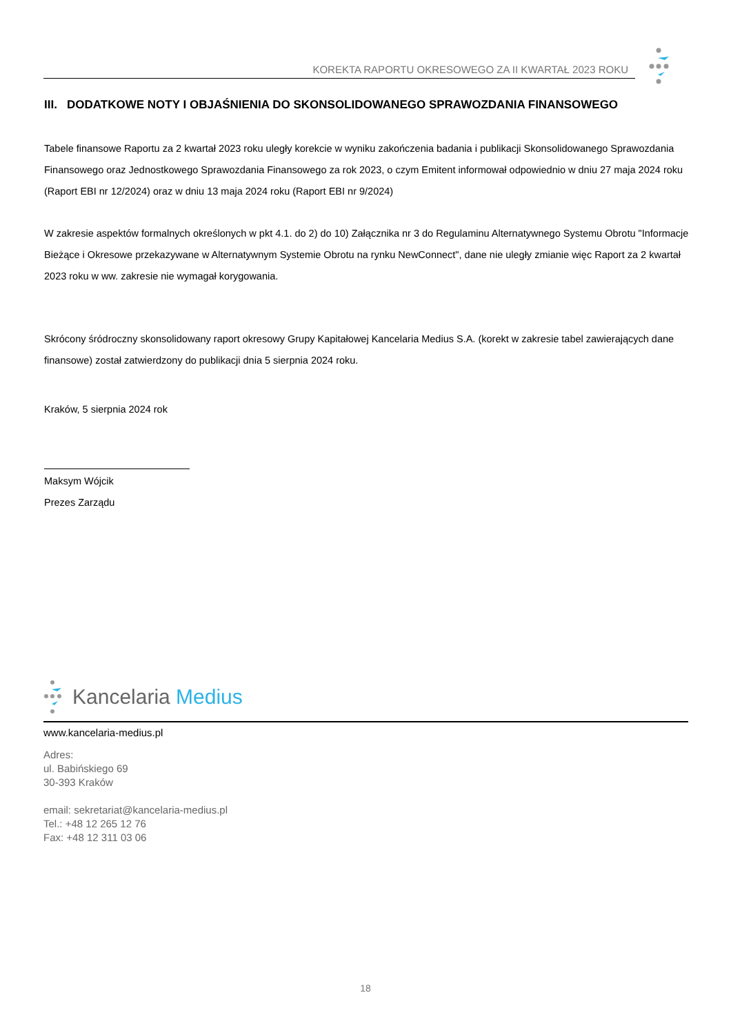KOREKTA RAPORTU OKRESOWEGO ZA II KWARTAŁ 2023 ROKU
III. DODATKOWE NOTY I OBJAŚNIENIA DO SKONSOLIDOWANEGO SPRAWOZDANIA FINANSOWEGO
Tabele finansowe Raportu za 2 kwartał 2023 roku uległy korekcie w wyniku zakończenia badania i publikacji Skonsolidowanego Sprawozdania Finansowego oraz Jednostkowego Sprawozdania Finansowego za rok 2023, o czym Emitent informował odpowiednio w dniu 27 maja 2024 roku (Raport EBI nr 12/2024) oraz w dniu 13 maja 2024 roku (Raport EBI nr 9/2024)
W zakresie aspektów formalnych określonych w pkt 4.1. do 2) do 10) Załącznika nr 3 do Regulaminu Alternatywnego Systemu Obrotu "Informacje Bieżące i Okresowe przekazywane w Alternatywnym Systemie Obrotu na rynku NewConnect", dane nie uległy zmianie więc Raport za 2 kwartał 2023 roku w ww. zakresie nie wymagał korygowania.
Skrócony śródroczny skonsolidowany raport okresowy Grupy Kapitałowej Kancelaria Medius S.A. (korekt w zakresie tabel zawierających dane finansowe) został zatwierdzony do publikacji dnia 5 sierpnia 2024 roku.
Kraków, 5 sierpnia 2024 rok
Maksym Wójcik
Prezes Zarządu
Kancelaria Medius
www.kancelaria-medius.pl
Adres:
ul. Babińskiego 69
30-393 Kraków
email: sekretariat@kancelaria-medius.pl
Tel.: +48 12 265 12 76
Fax: +48 12 311 03 06
18